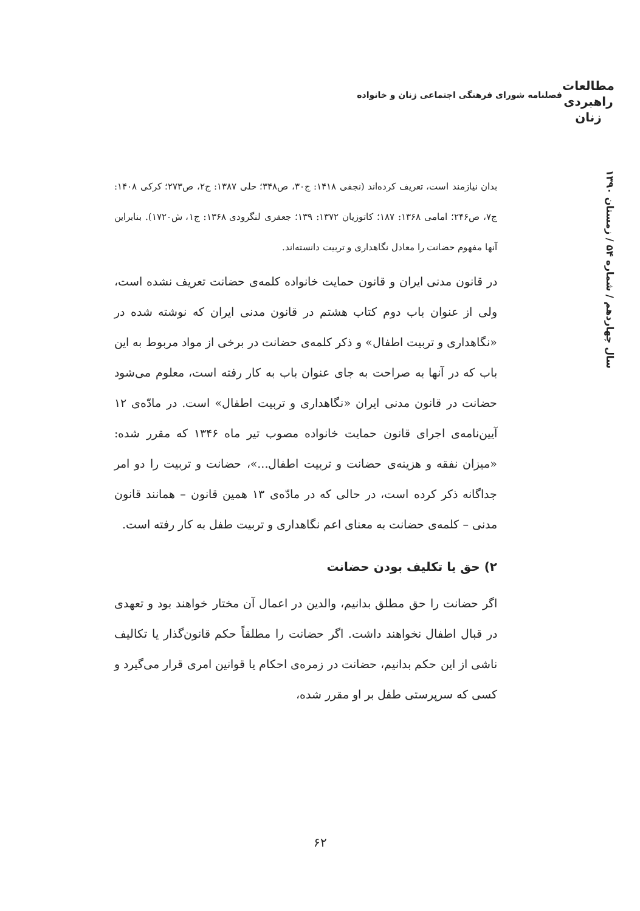مطالعات
راهبردی
زنان
فصلنامه شورای فرهنگی اجتماعی زنان و خانواده
سال چهاردهم / شماره ۵۴ / زمستان ۱۳۹۰
بدان نیازمند است، تعریف کرده‌اند (نجفی ۱۴۱۸: ج۳۰، ص۳۴۸؛ حلی ۱۳۸۷: ج۲، ص۲۷۳؛ کرکی ۱۴۰۸: ج۷، ص۲۴۶؛ امامی ۱۳۶۸: ۱۸۷؛ کاتوزیان ۱۳۷۲: ۱۳۹؛ جعفری لنگرودی ۱۳۶۸: ج۱، ش۱۷۲۰). بنابراین آنها مفهوم حضانت را معادل نگاهداری و تربیت دانسته‌اند.
در قانون مدنی ایران و قانون حمایت خانواده کلمه‌ی حضانت تعریف نشده است، ولی از عنوان باب دوم کتاب هشتم در قانون مدنی ایران که نوشته شده در «نگاهداری و تربیت اطفال» و ذکر کلمه‌ی حضانت در برخی از مواد مربوط به این باب که در آنها به صراحت به جای عنوان باب به کار رفته است، معلوم می‌شود حضانت در قانون مدنی ایران «نگاهداری و تربیت اطفال» است. در مادّه‌ی ۱۲ آیین‌نامه‌ی اجرای قانون حمایت خانواده مصوب تیر ماه ۱۳۴۶ که مقرر شده: «میزان نفقه و هزینه‌ی حضانت و تربیت اطفال...»، حضانت و تربیت را دو امر جداگانه ذکر کرده است، در حالی که در مادّه‌ی ۱۳ همین قانون – همانند قانون مدنی – کلمه‌ی حضانت به معنای اعم نگاهداری و تربیت طفل به کار رفته است.
۲) حق یا تکلیف بودن حضانت
اگر حضانت را حق مطلق بدانیم، والدین در اعمال آن مختار خواهند بود و تعهدی در قبال اطفال نخواهند داشت. اگر حضانت را مطلقاً حکم قانون‌گذار یا تکالیف ناشی از این حکم بدانیم، حضانت در زمره‌ی احکام یا قوانین امری قرار می‌گیرد و کسی که سرپرستی طفل بر او مقرر شده،
۶۲